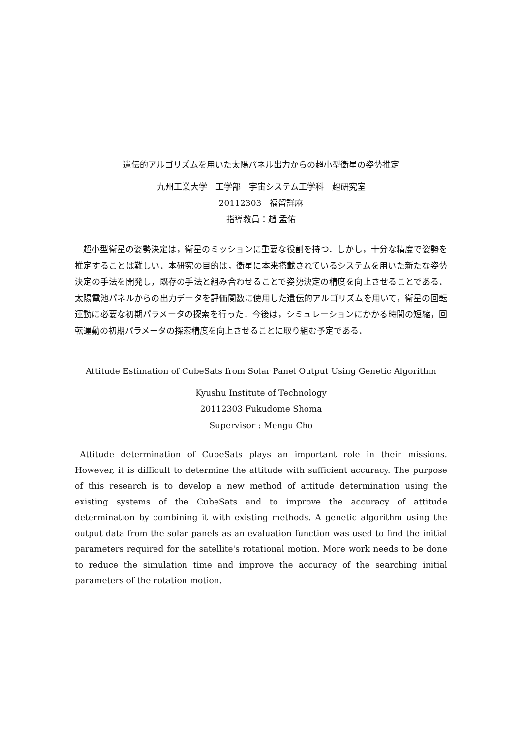遺伝的アルゴリズムを用いた太陽パネル出力からの超小型衛星の姿勢推定
九州工業大学　工学部　宇宙システム工学科　趙研究室
20112303　福留詳麻
指導教員：趙 孟佑
超小型衛星の姿勢決定は，衛星のミッションに重要な役割を持つ．しかし，十分な精度で姿勢を推定することは難しい．本研究の目的は，衛星に本来搭載されているシステムを用いた新たな姿勢決定の手法を開発し，既存の手法と組み合わせることで姿勢決定の精度を向上させることである．太陽電池パネルからの出力データを評価関数に使用した遺伝的アルゴリズムを用いて，衛星の回転運動に必要な初期パラメータの探索を行った．今後は，シミュレーションにかかる時間の短縮，回転運動の初期パラメータの探索精度を向上させることに取り組む予定である．
Attitude Estimation of CubeSats from Solar Panel Output Using Genetic Algorithm
Kyushu Institute of Technology
20112303 Fukudome Shoma
Supervisor : Mengu Cho
Attitude determination of CubeSats plays an important role in their missions. However, it is difficult to determine the attitude with sufficient accuracy. The purpose of this research is to develop a new method of attitude determination using the existing systems of the CubeSats and to improve the accuracy of attitude determination by combining it with existing methods. A genetic algorithm using the output data from the solar panels as an evaluation function was used to find the initial parameters required for the satellite's rotational motion. More work needs to be done to reduce the simulation time and improve the accuracy of the searching initial parameters of the rotation motion.